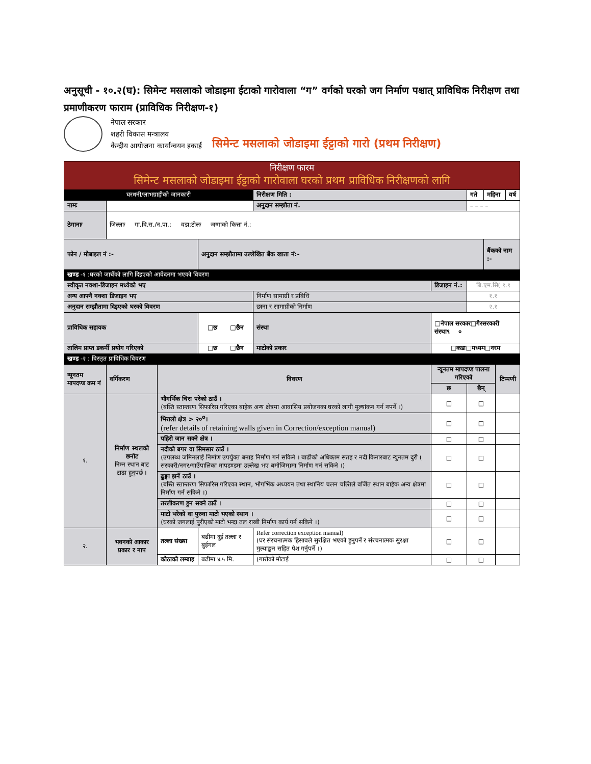अनुसूची - १०.२(घ): सिमेन्ट मसलाको जोडाइमा ईटाको गारोवाला “ग” वर्गको घरको जग निर्माण पश्चात् प्राविधिक निरीक्षण तथा प्रमाणीकरण फाराम (प्राविधिक निरीक्षण-१)
नेपाल सरकार
शहरी विकास मन्त्रालय
केन्द्रीय आयोजना कार्यान्वयन इकाई
सिमेन्ट मसलाको जोडाइमा ईट्टाको गारो (प्रथम निरीक्षण)
| निरीक्षण फारम सिमेन्ट मसलाको जोडाइमा ईट्टाको गारोवाला घरको प्रथम प्राविधिक निरीक्षणको लागि | | | | | | | | | | |
| घरधनी/लाभग्राहीको जानकारी | | | | निरीक्षण मिति : | | | गते | महिना | | वर्ष |
| नामः | | | | अनुदान सम्झौता नं. | | | – – – – | | | |
| ठेगानाः | जिल्लाः गा.वि.स./न.पा.: वडा:टोलः जग्गाको कित्ता नं.: | | | | | | | | | |
| फोन / मोबाइल नं :- | | | अनुदान सम्झौतामा उल्लेखित बैंक खाता नं:- | | | | | बैंकको नाम :- | | |
| खण्ड -१ :घरको जाचँको लागि दिइएको आवेदनमा भएको विवरण | | | | | | | | | | |
| स्वीकृत नक्शा-डिजाइन मध्येको भए | | | | | | डिजाइन नं.: | बि.एम.सि( १.१ | | | |
| अन्य आफ्नै नक्शा डिजाइन भए | | | | निर्माण सामाग्री र प्रविधि | | | १.१ | | | |
| अनुदान सम्झौतामा दिइएको घरको विवरण | | | | छाना र सामाग्रीको निर्माण | | | २.१ | | | |
| प्राविधिक सहायक | | | □छ □छैन | | संस्था | □नेपाल सरकार□गैरसरकारी संस्था९ ० | | | | |
| तालिम प्राप्त डकर्मी प्रयोग गरिएको | | | □छ □छैन | | माटोको प्रकार | □कडा□मध्यम□नरम | | | | |
| खण्ड -२ : विस्तृत प्राविधिक विवरण | | | | | | | | | | |
| न्यूनतम मापदण्ड क्रम नं | वर्गिकरण | विवरण | | | | न्यूनतम मापदण्ड पालना गरिएको | | | टिप्पणी | |
| | | | | | | छ | छैन् | | | |
| १. | निर्माण स्थलको छनोट निम्न स्थान बाट टाढा हुनुपर्छ । | भौगर्भिक चिरा परेको ठाउँ । (बस्ति स्तान्तरण सिफारिस गरिएका बाहेक अन्य क्षेत्रमा आवासिय प्रयोजनका घरको लागी मुल्यांकन गर्न नपर्ने ।) | | | | □ | □ | | | |
| | | भिरालो क्षेत्र > २०<sup>o</sup>। (refer details of retaining walls given in Correction/exception manual) | | | | □ | □ | | | |
| | | पहिरो जान सक्ने क्षेत्र । | | | | □ | □ | | | |
| | | नदीको बगर वा सिमसार ठाउँ । (उपलब्ध जमिनलाई निर्माण उपर्युक्त बनाइ निर्माण गर्न सकिने । बाढीको अधिक्तम सतह र नदी किनारबाट न्युनतम दुरी ( सरकारी/नगर/गाउँपालिका मापडण्डमा उल्लेख भए बमोजिम)मा निर्माण गर्न सकिने ।) | | | | □ | □ | | | |
| | | ढुङ्गा झर्ने ठाउँ । (बस्ति स्तान्तरण सिफारिस गरिएका स्थान, भौगर्भिक अध्ययन तथा स्थानिय चलन चल्तिले वर्जित स्थान बाहेक अन्य क्षेत्रमा निर्माण गर्न सकिने ।) | | | | □ | □ | | | |
| | | तरलीकरण हुन सक्ने ठाउँ । | | | | □ | □ | | | |
| | | माटो भरेको वा पुरुवा माटो भएको स्थान । (घरको जगलाई पुरीएको माटो भन्दा तल राखी निर्माण कार्य गर्न सकिने ।) | | | | □ | □ | | | |
| २. | भवनको आकार प्रकार र नाप | तल्ला संख्या | बढीमा दुई तल्ला र बुईगल | Refer correction exception manual) (घर संरचनात्मक हिसावले सुरक्षित भएको हुनुपर्ने र संरचनात्मक सुरक्षा मुल्याङ्कन सहित पेश गर्नुपर्ने ।) | | □ | □ | | | |
| | | कोठाको लम्बाइ | बढीमा ४.५ मि. | (गारोको मोटाई | | □ | □ | | | |